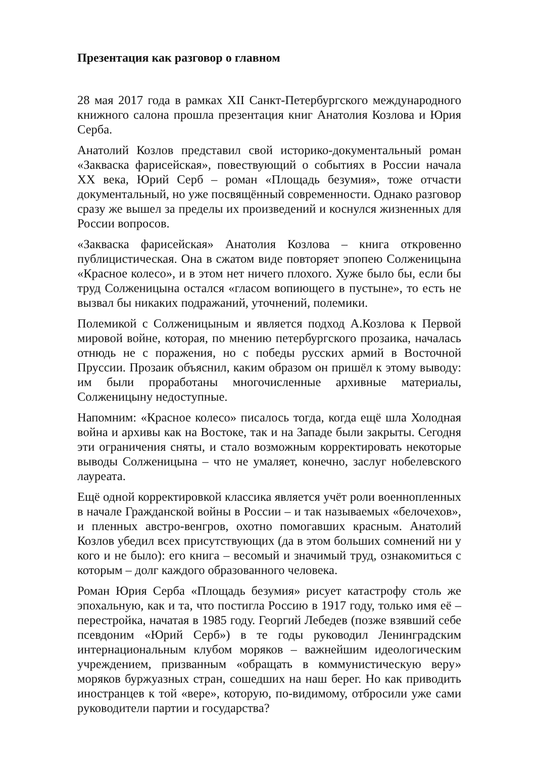Презентация как разговор о главном
28 мая 2017 года в рамках XII Санкт-Петербургского международного книжного салона прошла презентация книг Анатолия Козлова и Юрия Серба.
Анатолий Козлов представил свой историко-документальный роман «Закваска фарисейская», повествующий о событиях в России начала XX века, Юрий Серб – роман «Площадь безумия», тоже отчасти документальный, но уже посвящённый современности. Однако разговор сразу же вышел за пределы их произведений и коснулся жизненных для России вопросов.
«Закваска фарисейская» Анатолия Козлова – книга откровенно публицистическая. Она в сжатом виде повторяет эпопею Солженицына «Красное колесо», и в этом нет ничего плохого. Хуже было бы, если бы труд Солженицына остался «гласом вопиющего в пустыне», то есть не вызвал бы никаких подражаний, уточнений, полемики.
Полемикой с Солженицыным и является подход А.Козлова к Первой мировой войне, которая, по мнению петербургского прозаика, началась отнюдь не с поражения, но с победы русских армий в Восточной Пруссии. Прозаик объяснил, каким образом он пришёл к этому выводу: им были проработаны многочисленные архивные материалы, Солженицыну недоступные.
Напомним: «Красное колесо» писалось тогда, когда ещё шла Холодная война и архивы как на Востоке, так и на Западе были закрыты. Сегодня эти ограничения сняты, и стало возможным корректировать некоторые выводы Солженицына – что не умаляет, конечно, заслуг нобелевского лауреата.
Ещё одной корректировкой классика является учёт роли военнопленных в начале Гражданской войны в России – и так называемых «белочехов», и пленных австро-венгров, охотно помогавших красным. Анатолий Козлов убедил всех присутствующих (да в этом больших сомнений ни у кого и не было): его книга – весомый и значимый труд, ознакомиться с которым – долг каждого образованного человека.
Роман Юрия Серба «Площадь безумия» рисует катастрофу столь же эпохальную, как и та, что постигла Россию в 1917 году, только имя её – перестройка, начатая в 1985 году. Георгий Лебедев (позже взявший себе псевдоним «Юрий Серб») в те годы руководил Ленинградским интернациональным клубом моряков – важнейшим идеологическим учреждением, призванным «обращать в коммунистическую веру» моряков буржуазных стран, сошедших на наш берег. Но как приводить иностранцев к той «вере», которую, по-видимому, отбросили уже сами руководители партии и государства?